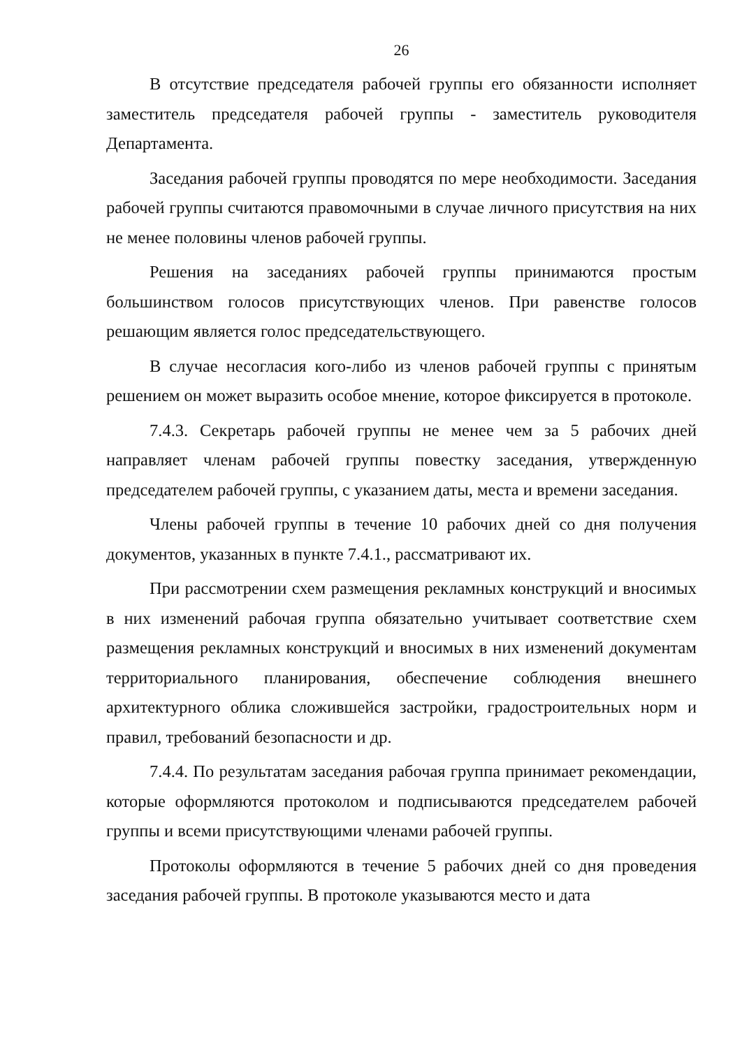26
В отсутствие председателя рабочей группы его обязанности исполняет заместитель председателя рабочей группы - заместитель руководителя Департамента.
Заседания рабочей группы проводятся по мере необходимости. Заседания рабочей группы считаются правомочными в случае личного присутствия на них не менее половины членов рабочей группы.
Решения на заседаниях рабочей группы принимаются простым большинством голосов присутствующих членов. При равенстве голосов решающим является голос председательствующего.
В случае несогласия кого-либо из членов рабочей группы с принятым решением он может выразить особое мнение, которое фиксируется в протоколе.
7.4.3. Секретарь рабочей группы не менее чем за 5 рабочих дней направляет членам рабочей группы повестку заседания, утвержденную председателем рабочей группы, с указанием даты, места и времени заседания.
Члены рабочей группы в течение 10 рабочих дней со дня получения документов, указанных в пункте 7.4.1., рассматривают их.
При рассмотрении схем размещения рекламных конструкций и вносимых в них изменений рабочая группа обязательно учитывает соответствие схем размещения рекламных конструкций и вносимых в них изменений документам территориального планирования, обеспечение соблюдения внешнего архитектурного облика сложившейся застройки, градостроительных норм и правил, требований безопасности и др.
7.4.4. По результатам заседания рабочая группа принимает рекомендации, которые оформляются протоколом и подписываются председателем рабочей группы и всеми присутствующими членами рабочей группы.
Протоколы оформляются в течение 5 рабочих дней со дня проведения заседания рабочей группы. В протоколе указываются место и дата